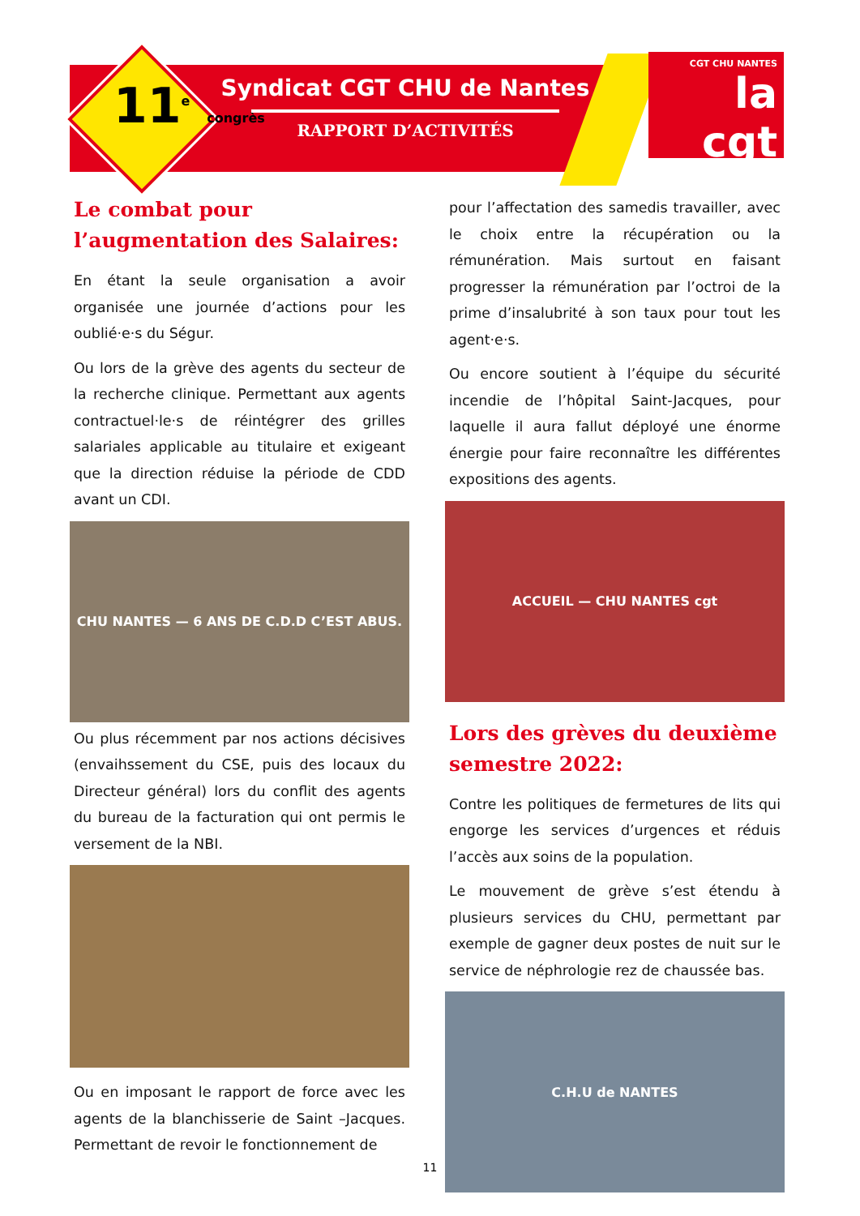11<sup>e</sup> congrès
Syndicat CGT CHU de Nantes
RAPPORT D’ACTIVITÉS
CGT CHU NANTES
la cgt
Le combat pour l’augmentation des Salaires:
En étant la seule organisation a avoir organisée une journée d’actions pour les oublié·e·s du Ségur.
Ou lors de la grève des agents du secteur de la recherche clinique. Permettant aux agents contractuel·le·s de réintégrer des grilles salariales applicable au titulaire et exigeant que la direction réduise la période de CDD avant un CDI.
CHU NANTES — 6 ANS DE C.D.D C’EST ABUS.
Ou plus récemment par nos actions décisives (envaihssement du CSE, puis des locaux du Directeur général) lors du conflit des agents du bureau de la facturation qui ont permis le versement de la NBI.
Ou en imposant le rapport de force avec les agents de la blanchisserie de Saint –Jacques. Permettant de revoir le fonctionnement de
pour l’affectation des samedis travailler, avec le choix entre la récupération ou la rémunération. Mais surtout en faisant progresser la rémunération par l’octroi de la prime d’insalubrité à son taux pour tout les agent·e·s.
Ou encore soutient à l’équipe du sécurité incendie de l’hôpital Saint-Jacques, pour laquelle il aura fallut déployé une énorme énergie pour faire reconnaître les différentes expositions des agents.
ACCUEIL — CHU NANTES cgt
Lors des grèves du deuxième semestre 2022:
Contre les politiques de fermetures de lits qui engorge les services d’urgences et réduis l’accès aux soins de la population.
Le mouvement de grève s’est étendu à plusieurs services du CHU, permettant par exemple de gagner deux postes de nuit sur le service de néphrologie rez de chaussée bas.
C.H.U de NANTES
11